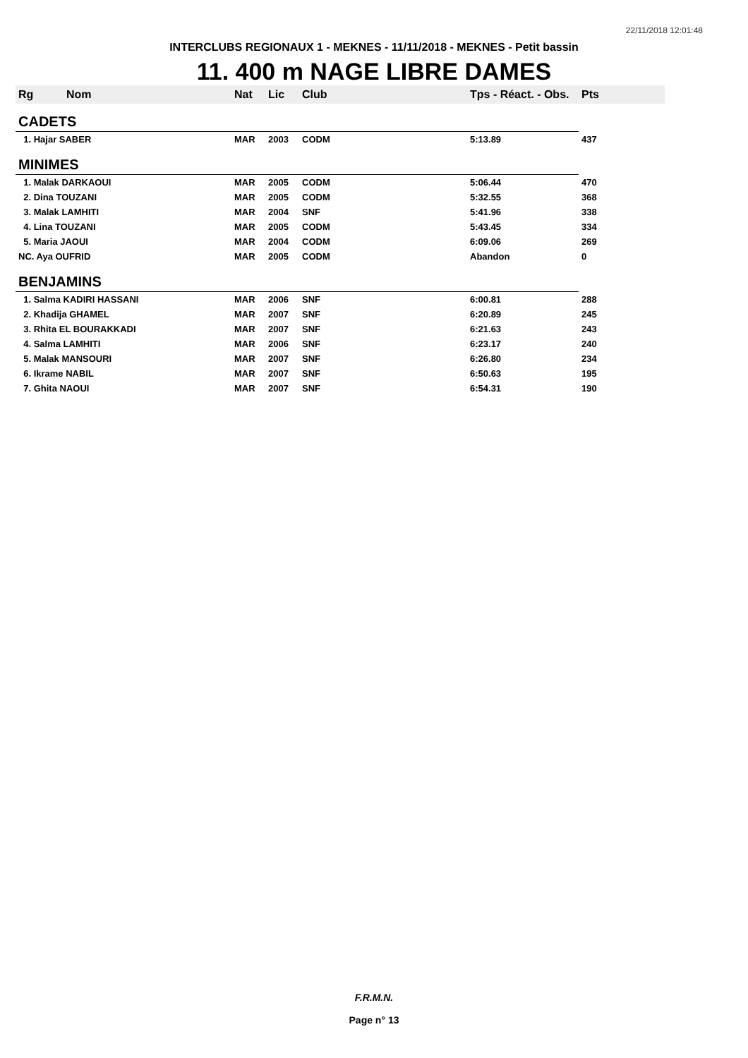22/11/2018 12:01:48
INTERCLUBS REGIONAUX 1 - MEKNES - 11/11/2018 - MEKNES - Petit bassin
11. 400 m NAGE LIBRE DAMES
| Rg | Nom | Nat | Lic | Club | Tps - Réact. - Obs. | Pts |
| --- | --- | --- | --- | --- | --- | --- |
| CADETS | | | | | | |
| 1. Hajar SABER | | MAR | 2003 | CODM | 5:13.89 | 437 |
| MINIMES | | | | | | |
| 1. Malak DARKAOUI | | MAR | 2005 | CODM | 5:06.44 | 470 |
| 2. Dina TOUZANI | | MAR | 2005 | CODM | 5:32.55 | 368 |
| 3. Malak LAMHITI | | MAR | 2004 | SNF | 5:41.96 | 338 |
| 4. Lina TOUZANI | | MAR | 2005 | CODM | 5:43.45 | 334 |
| 5. Maria JAOUI | | MAR | 2004 | CODM | 6:09.06 | 269 |
| NC. Aya OUFRID | | MAR | 2005 | CODM | Abandon | 0 |
| BENJAMINS | | | | | | |
| 1. Salma KADIRI HASSANI | | MAR | 2006 | SNF | 6:00.81 | 288 |
| 2. Khadija GHAMEL | | MAR | 2007 | SNF | 6:20.89 | 245 |
| 3. Rhita EL BOURAKKADI | | MAR | 2007 | SNF | 6:21.63 | 243 |
| 4. Salma LAMHITI | | MAR | 2006 | SNF | 6:23.17 | 240 |
| 5. Malak MANSOURI | | MAR | 2007 | SNF | 6:26.80 | 234 |
| 6. Ikrame NABIL | | MAR | 2007 | SNF | 6:50.63 | 195 |
| 7. Ghita NAOUI | | MAR | 2007 | SNF | 6:54.31 | 190 |
F.R.M.N.
Page n° 13